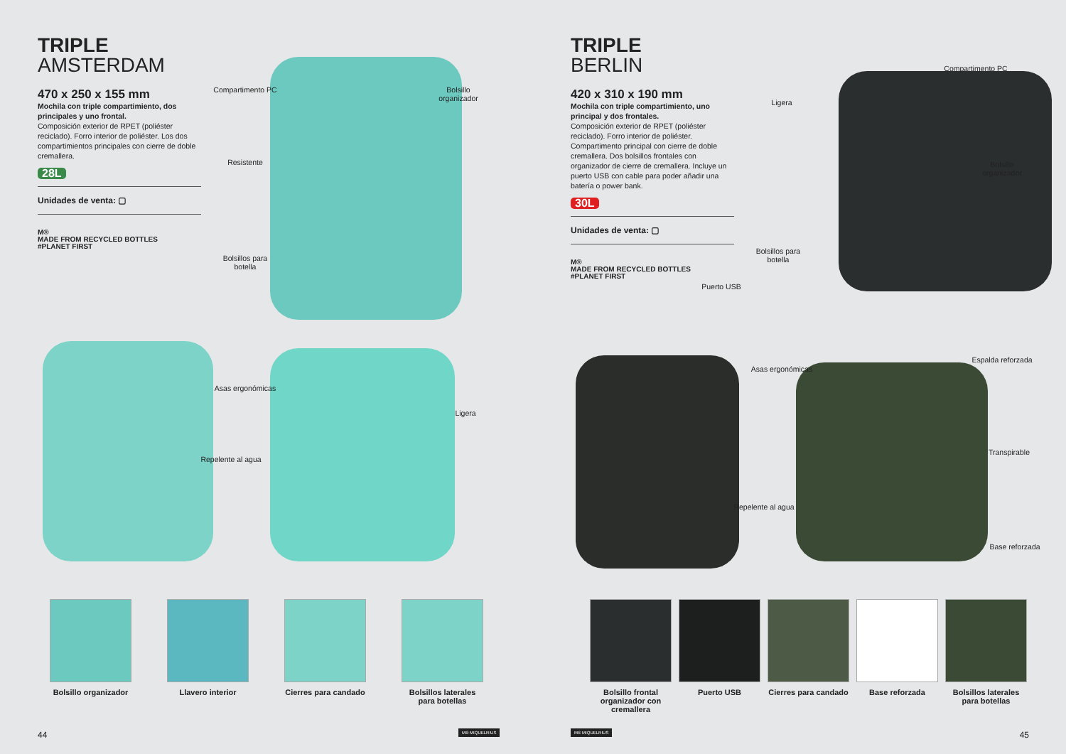TRIPLE
AMSTERDAM
470 x 250 x 155 mm
Mochila con triple compartimiento, dos principales y uno frontal.
Composición exterior de RPET (poliéster reciclado). Forro interior de poliéster. Los dos compartimientos principales con cierre de doble cremallera.
28L
Unidades de venta: ▢
M®
MADE FROM RECYCLED BOTTLES
#PLANET FIRST
Compartimento PC
Bolsillo organizador
Resistente
Bolsillos para botella
Asas ergonómicas
Ligera
Repelente al agua
Bolsillo organizador
Llavero interior Cierres para candado
Bolsillos laterales para botellas
44 M® MIQUELRIUS
TRIPLE
BERLIN
420 x 310 x 190 mm
Mochila con triple compartimiento, uno principal y dos frontales.
Composición exterior de RPET (poliéster reciclado). Forro interior de poliéster. Compartimento principal con cierre de doble cremallera. Dos bolsillos frontales con organizador de cierre de cremallera. Incluye un puerto USB con cable para poder añadir una batería o power bank.
30L
Unidades de venta: ▢
M®
MADE FROM RECYCLED BOTTLES
#PLANET FIRST
Ligera
Compartimento PC
Bolsillo organizador
Bolsillos para botella
Puerto USB
Espalda reforzada
Asas ergonómicas
Transpirable
Repelente al agua
Base reforzada
Bolsillo frontal organizador con cremallera
Puerto USB Cierres para candado
Base reforzada Bolsillos laterales para botellas
M® MIQUELRIUS 45